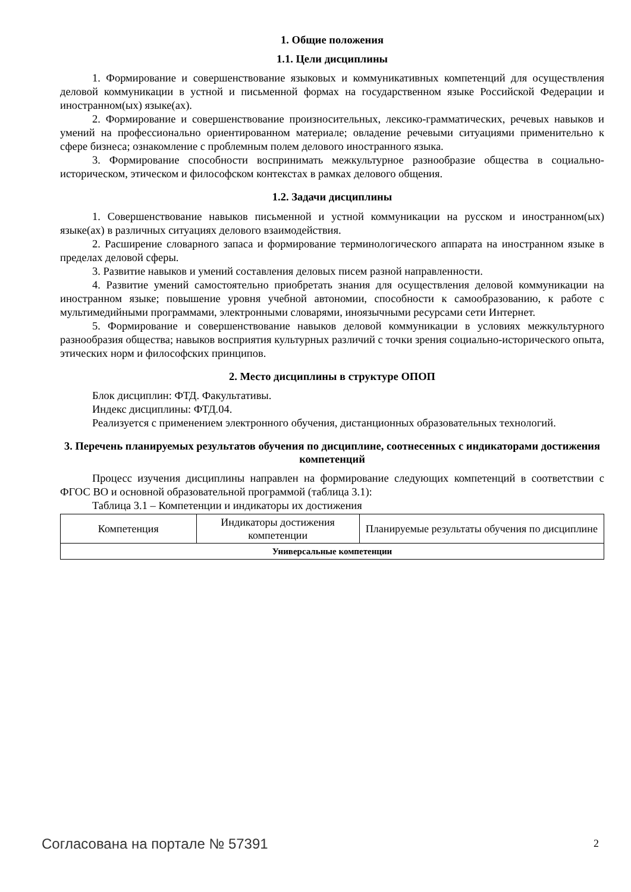1. Общие положения
1.1. Цели дисциплины
1. Формирование и совершенствование языковых и коммуникативных компетенций для осуществления деловой коммуникации в устной и письменной формах на государственном языке Российской Федерации и иностранном(ых) языке(ах).
2. Формирование и совершенствование произносительных, лексико-грамматических, речевых навыков и умений на профессионально ориентированном материале; овладение речевыми ситуациями применительно к сфере бизнеса; ознакомление с проблемным полем делового иностранного языка.
3. Формирование способности воспринимать межкультурное разнообразие общества в социально-историческом, этическом и философском контекстах в рамках делового общения.
1.2. Задачи дисциплины
1. Совершенствование навыков письменной и устной коммуникации на русском и иностранном(ых) языке(ах) в различных ситуациях делового взаимодействия.
2. Расширение словарного запаса и формирование терминологического аппарата на иностранном языке в пределах деловой сферы.
3. Развитие навыков и умений составления деловых писем разной направленности.
4. Развитие умений самостоятельно приобретать знания для осуществления деловой коммуникации на иностранном языке; повышение уровня учебной автономии, способности к самообразованию, к работе с мультимедийными программами, электронными словарями, иноязычными ресурсами сети Интернет.
5. Формирование и совершенствование навыков деловой коммуникации в условиях межкультурного разнообразия общества; навыков восприятия культурных различий с точки зрения социально-исторического опыта, этических норм и философских принципов.
2. Место дисциплины в структуре ОПОП
Блок дисциплин: ФТД. Факультативы.
Индекс дисциплины: ФТД.04.
Реализуется с применением электронного обучения, дистанционных образовательных технологий.
3. Перечень планируемых результатов обучения по дисциплине, соотнесенных с индикаторами достижения компетенций
Процесс изучения дисциплины направлен на формирование следующих компетенций в соответствии с ФГОС ВО и основной образовательной программой (таблица 3.1):
Таблица 3.1 – Компетенции и индикаторы их достижения
| Компетенция | Индикаторы достижения компетенции | Планируемые результаты обучения по дисциплине |
| --- | --- | --- |
| Универсальные компетенции | | |
Согласована на портале № 57391 2